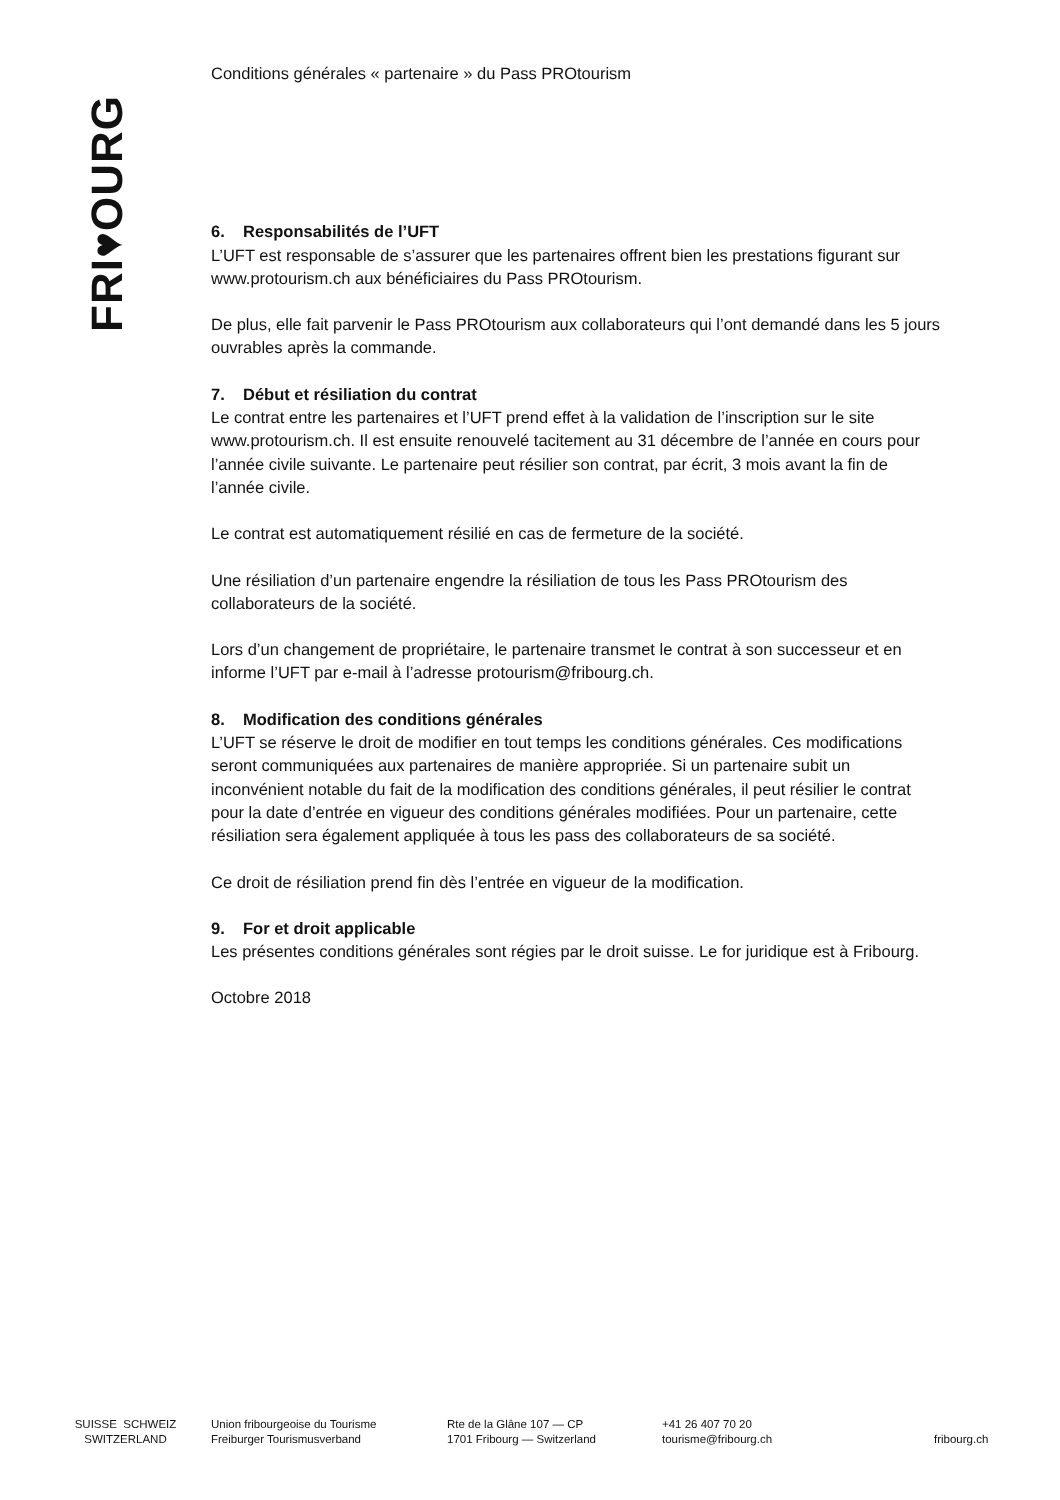FRI♥OURG
Conditions générales « partenaire » du Pass PROtourism
6. Responsabilités de l’UFT
L’UFT est responsable de s’assurer que les partenaires offrent bien les prestations figurant sur www.protourism.ch aux bénéficiaires du Pass PROtourism.
De plus, elle fait parvenir le Pass PROtourism aux collaborateurs qui l’ont demandé dans les 5 jours ouvrables après la commande.
7. Début et résiliation du contrat
Le contrat entre les partenaires et l’UFT prend effet à la validation de l’inscription sur le site www.protourism.ch. Il est ensuite renouvelé tacitement au 31 décembre de l’année en cours pour l’année civile suivante. Le partenaire peut résilier son contrat, par écrit, 3 mois avant la fin de l’année civile.
Le contrat est automatiquement résilié en cas de fermeture de la société.
Une résiliation d’un partenaire engendre la résiliation de tous les Pass PROtourism des collaborateurs de la société.
Lors d’un changement de propriétaire, le partenaire transmet le contrat à son successeur et en informe l’UFT par e-mail à l’adresse protourism@fribourg.ch.
8. Modification des conditions générales
L’UFT se réserve le droit de modifier en tout temps les conditions générales. Ces modifications seront communiquées aux partenaires de manière appropriée. Si un partenaire subit un inconvénient notable du fait de la modification des conditions générales, il peut résilier le contrat pour la date d’entrée en vigueur des conditions générales modifiées. Pour un partenaire, cette résiliation sera également appliquée à tous les pass des collaborateurs de sa société.
Ce droit de résiliation prend fin dès l’entrée en vigueur de la modification.
9. For et droit applicable
Les présentes conditions générales sont régies par le droit suisse. Le for juridique est à Fribourg.
Octobre 2018
SUISSE SCHWEIZ
SWITZERLAND
Union fribourgeoise du Tourisme
Freiburger Tourismusverband
Rte de la Glâne 107 — CP
1701 Fribourg — Switzerland
+41 26 407 70 20
tourisme@fribourg.ch
fribourg.ch